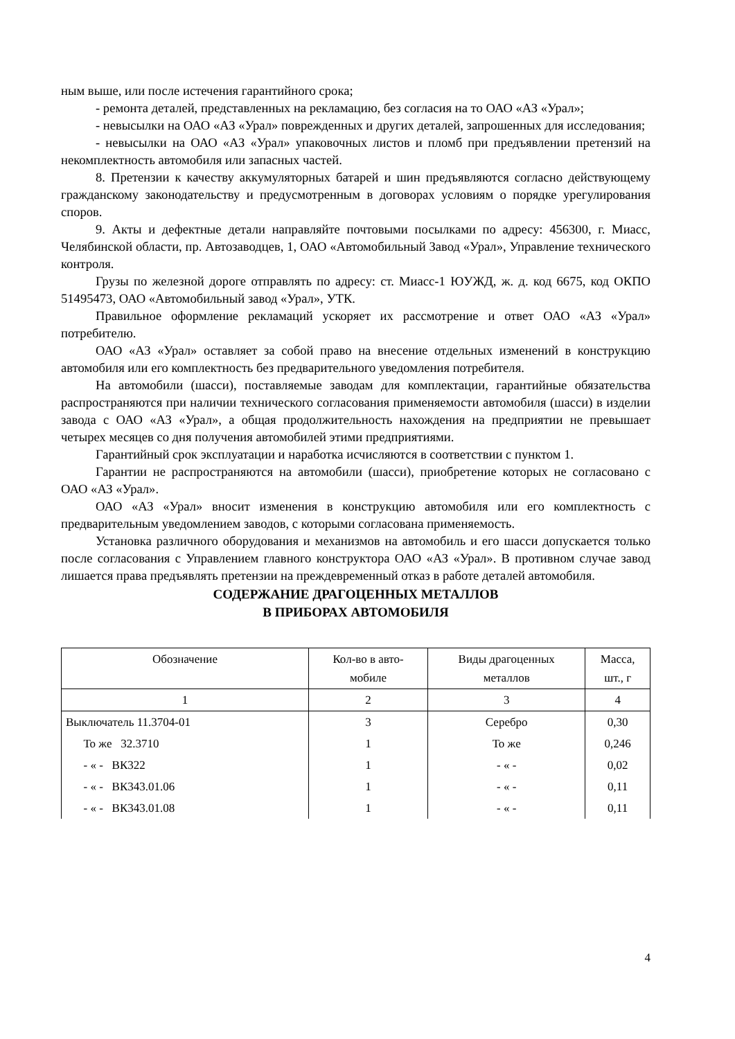ным выше, или после истечения гарантийного срока;
- ремонта деталей, представленных на рекламацию, без согласия на то ОАО «АЗ «Урал»;
- невысылки на ОАО «АЗ «Урал» поврежденных и других деталей, запрошенных для исследования;
- невысылки на ОАО «АЗ «Урал» упаковочных листов и пломб при предъявлении претензий на некомплектность автомобиля или запасных частей.
8. Претензии к качеству аккумуляторных батарей и шин предъявляются согласно действующему гражданскому законодательству и предусмотренным в договорах условиям о порядке урегулирования споров.
9. Акты и дефектные детали направляйте почтовыми посылками по адресу: 456300, г. Миасс, Челябинской области, пр. Автозаводцев, 1, ОАО «Автомобильный Завод «Урал», Управление технического контроля.
Грузы по железной дороге отправлять по адресу: ст. Миасс-1 ЮУЖД, ж. д. код 6675, код ОКПО 51495473, ОАО «Автомобильный завод «Урал», УТК.
Правильное оформление рекламаций ускоряет их рассмотрение и ответ ОАО «АЗ «Урал» потребителю.
ОАО «АЗ «Урал» оставляет за собой право на внесение отдельных изменений в конструкцию автомобиля или его комплектность без предварительного уведомления потребителя.
На автомобили (шасси), поставляемые заводам для комплектации, гарантийные обязательства распространяются при наличии технического согласования применяемости автомобиля (шасси) в изделии завода с ОАО «АЗ «Урал», а общая продолжительность нахождения на предприятии не превышает четырех месяцев со дня получения автомобилей этими предприятиями.
Гарантийный срок эксплуатации и наработка исчисляются в соответствии с пунктом 1.
Гарантии не распространяются на автомобили (шасси), приобретение которых не согласовано с ОАО «АЗ «Урал».
ОАО «АЗ «Урал» вносит изменения в конструкцию автомобиля или его комплектность с предварительным уведомлением заводов, с которыми согласована применяемость.
Установка различного оборудования и механизмов на автомобиль и его шасси допускается только после согласования с Управлением главного конструктора ОАО «АЗ «Урал». В противном случае завод лишается права предъявлять претензии на преждевременный отказ в работе деталей автомобиля.
СОДЕРЖАНИЕ ДРАГОЦЕННЫХ МЕТАЛЛОВ
В ПРИБОРАХ АВТОМОБИЛЯ
| Обозначение | Кол-во в авто- мобиле | Виды драгоценных металлов | Масса, шт., г |
| --- | --- | --- | --- |
| 1 | 2 | 3 | 4 |
| Выключатель 11.3704-01 | 3 | Серебро | 0,30 |
| То же 32.3710 | 1 | То же | 0,246 |
| - « - ВК322 | 1 | - « - | 0,02 |
| - « - ВК343.01.06 | 1 | - « - | 0,11 |
| - « - ВК343.01.08 | 1 | - « - | 0,11 |
4